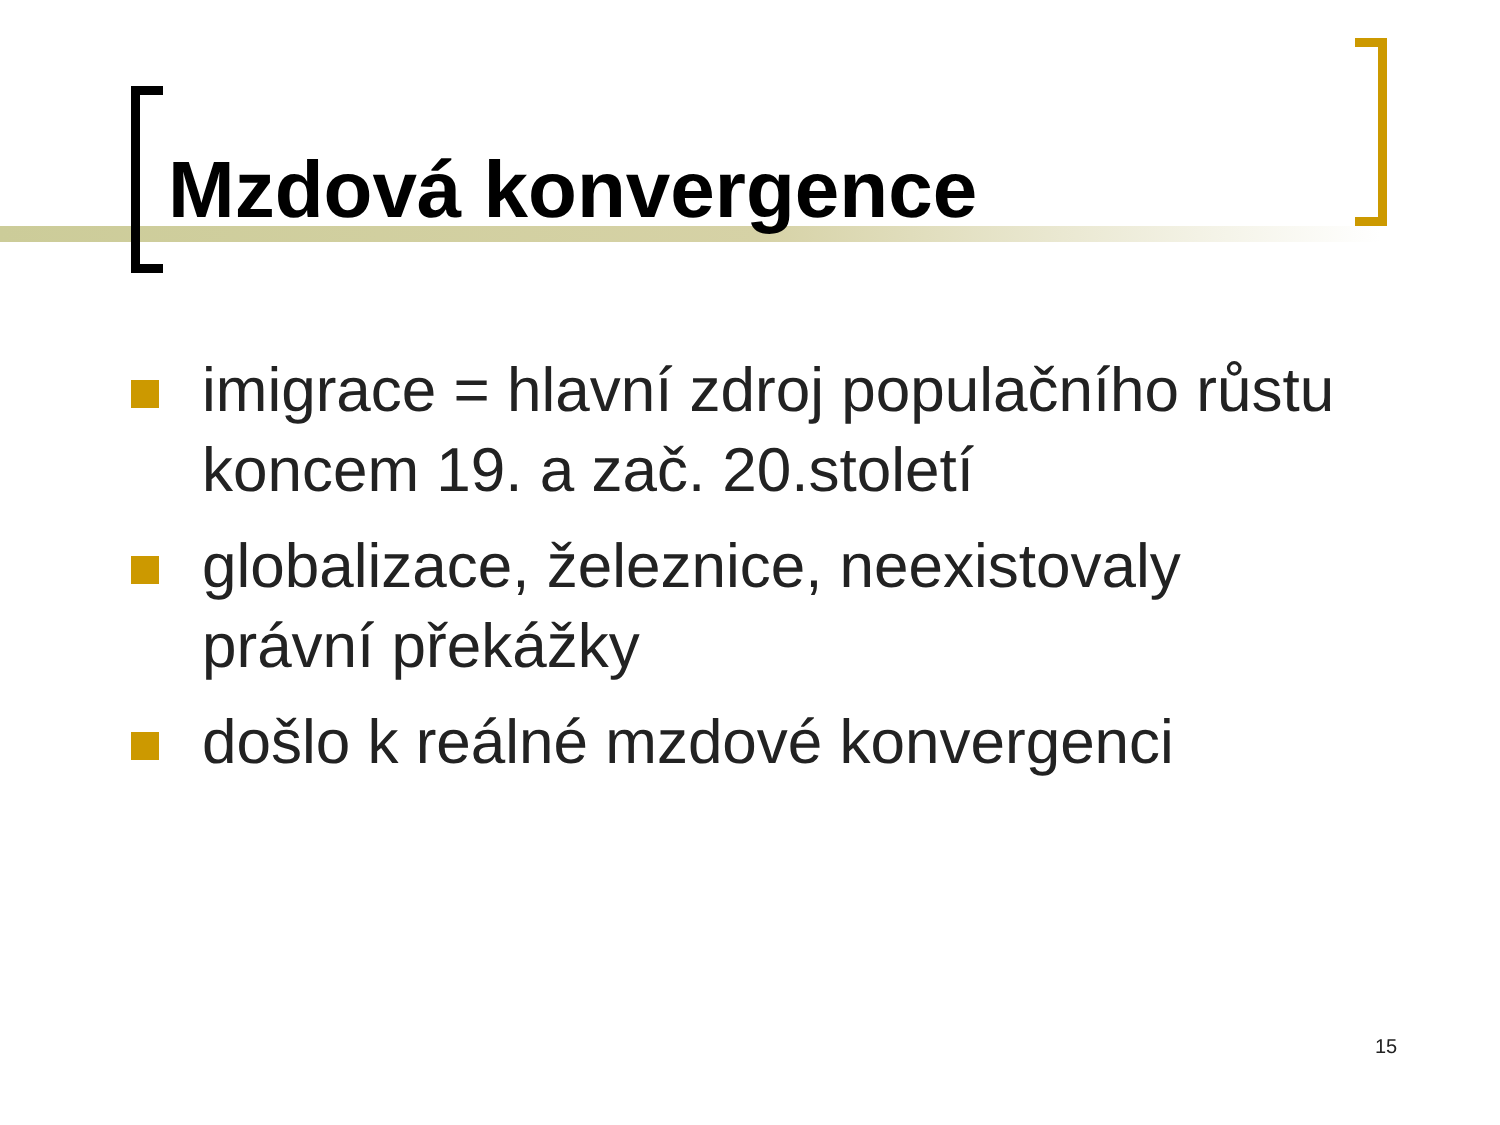Mzdová konvergence
imigrace = hlavní zdroj populačního růstu koncem 19. a zač. 20.století
globalizace, železnice, neexistovaly právní překážky
došlo k reálné mzdové konvergenci
15